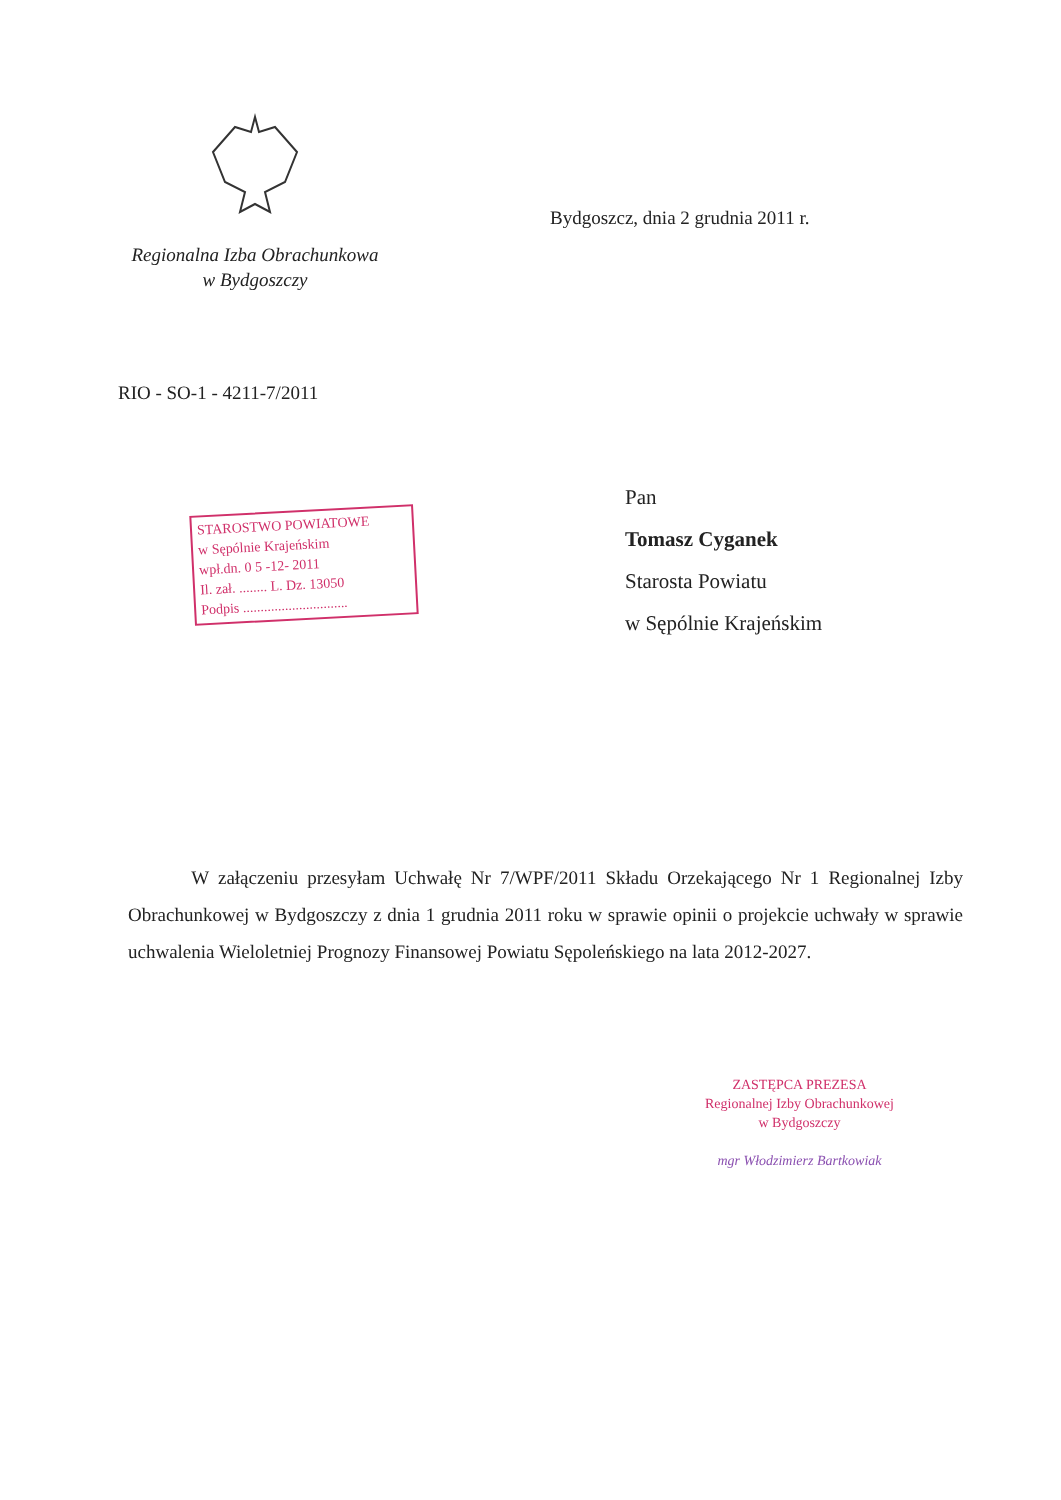Regionalna Izba Obrachunkowa
w Bydgoszczy
Bydgoszcz, dnia 2 grudnia 2011 r.
RIO - SO-1 - 4211-7/2011
Pan
Tomasz Cyganek
Starosta Powiatu
w Sępólnie Krajeńskim
STAROSTWO POWIATOWE
w Sępólnie Krajeńskim
wpł.dn. 0 5 -12- 2011
Il. zał. ........ L. Dz. 13050
Podpis ..............................
W załączeniu przesyłam Uchwałę Nr 7/WPF/2011 Składu Orzekającego Nr 1 Regionalnej Izby Obrachunkowej w Bydgoszczy z dnia 1 grudnia 2011 roku w sprawie opinii o projekcie uchwały w sprawie uchwalenia Wieloletniej Prognozy Finansowej Powiatu Sępoleńskiego na lata 2012-2027.
ZASTĘPCA PREZESA
Regionalnej Izby Obrachunkowej
w Bydgoszczy
mgr Włodzimierz Bartkowiak